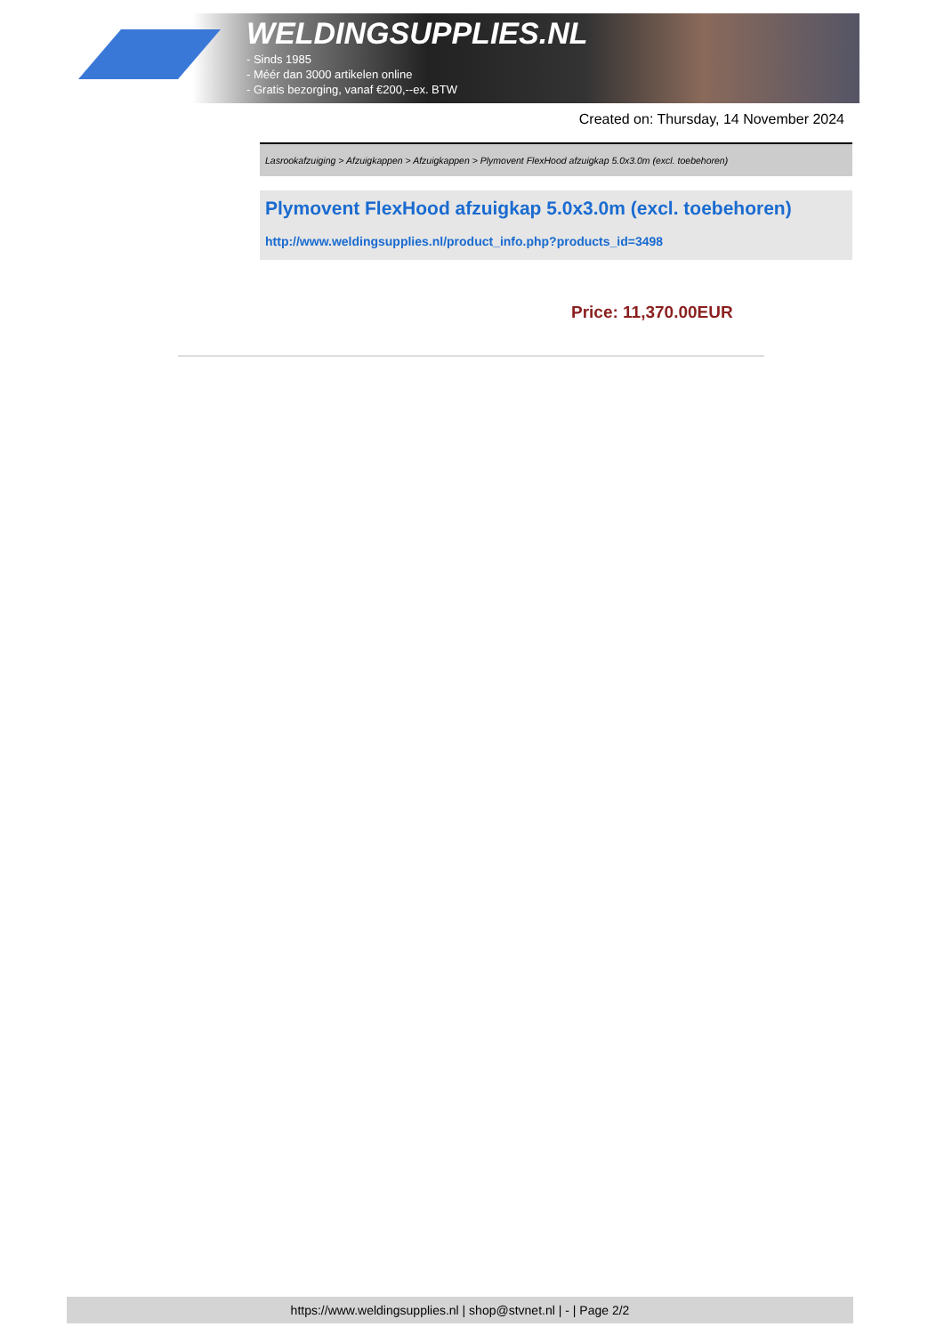WELDINGSUPPLIES.NL
- Sinds 1985
- Méér dan 3000 artikelen online
- Gratis bezorging, vanaf €200,--ex. BTW
Created on: Thursday, 14 November 2024
Lasrookafzuiging > Afzuigkappen > Afzuigkappen > Plymovent FlexHood afzuigkap 5.0x3.0m (excl. toebehoren)
Plymovent FlexHood afzuigkap 5.0x3.0m (excl. toebehoren)
http://www.weldingsupplies.nl/product_info.php?products_id=3498
Price: 11,370.00EUR
https://www.weldingsupplies.nl | shop@stvnet.nl | - | Page 2/2